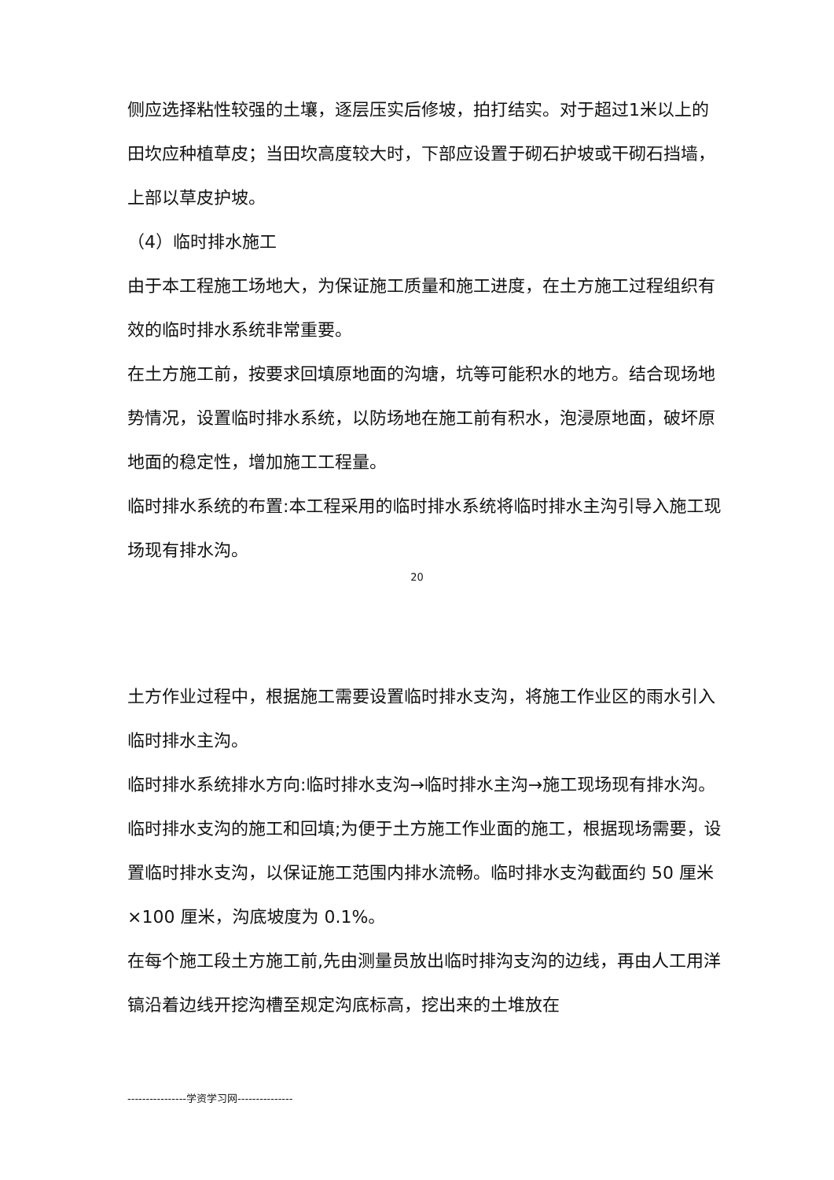侧应选择粘性较强的土壤，逐层压实后修坡，拍打结实。对于超过1米以上的田坎应种植草皮；当田坎高度较大时，下部应设置于砌石护坡或干砌石挡墙，上部以草皮护坡。
（4）临时排水施工
由于本工程施工场地大，为保证施工质量和施工进度，在土方施工过程组织有效的临时排水系统非常重要。
在土方施工前，按要求回填原地面的沟塘，坑等可能积水的地方。结合现场地势情况，设置临时排水系统，以防场地在施工前有积水，泡浸原地面，破坏原地面的稳定性，增加施工工程量。
临时排水系统的布置:本工程采用的临时排水系统将临时排水主沟引导入施工现场现有排水沟。
20
土方作业过程中，根据施工需要设置临时排水支沟，将施工作业区的雨水引入临时排水主沟。
临时排水系统排水方向:临时排水支沟→临时排水主沟→施工现场现有排水沟。
临时排水支沟的施工和回填;为便于土方施工作业面的施工，根据现场需要，设置临时排水支沟，以保证施工范围内排水流畅。临时排水支沟截面约 50 厘米×100 厘米，沟底坡度为 0.1%。
在每个施工段土方施工前,先由测量员放出临时排沟支沟的边线，再由人工用洋镐沿着边线开挖沟槽至规定沟底标高，挖出来的土堆放在
----------------学资学习网---------------